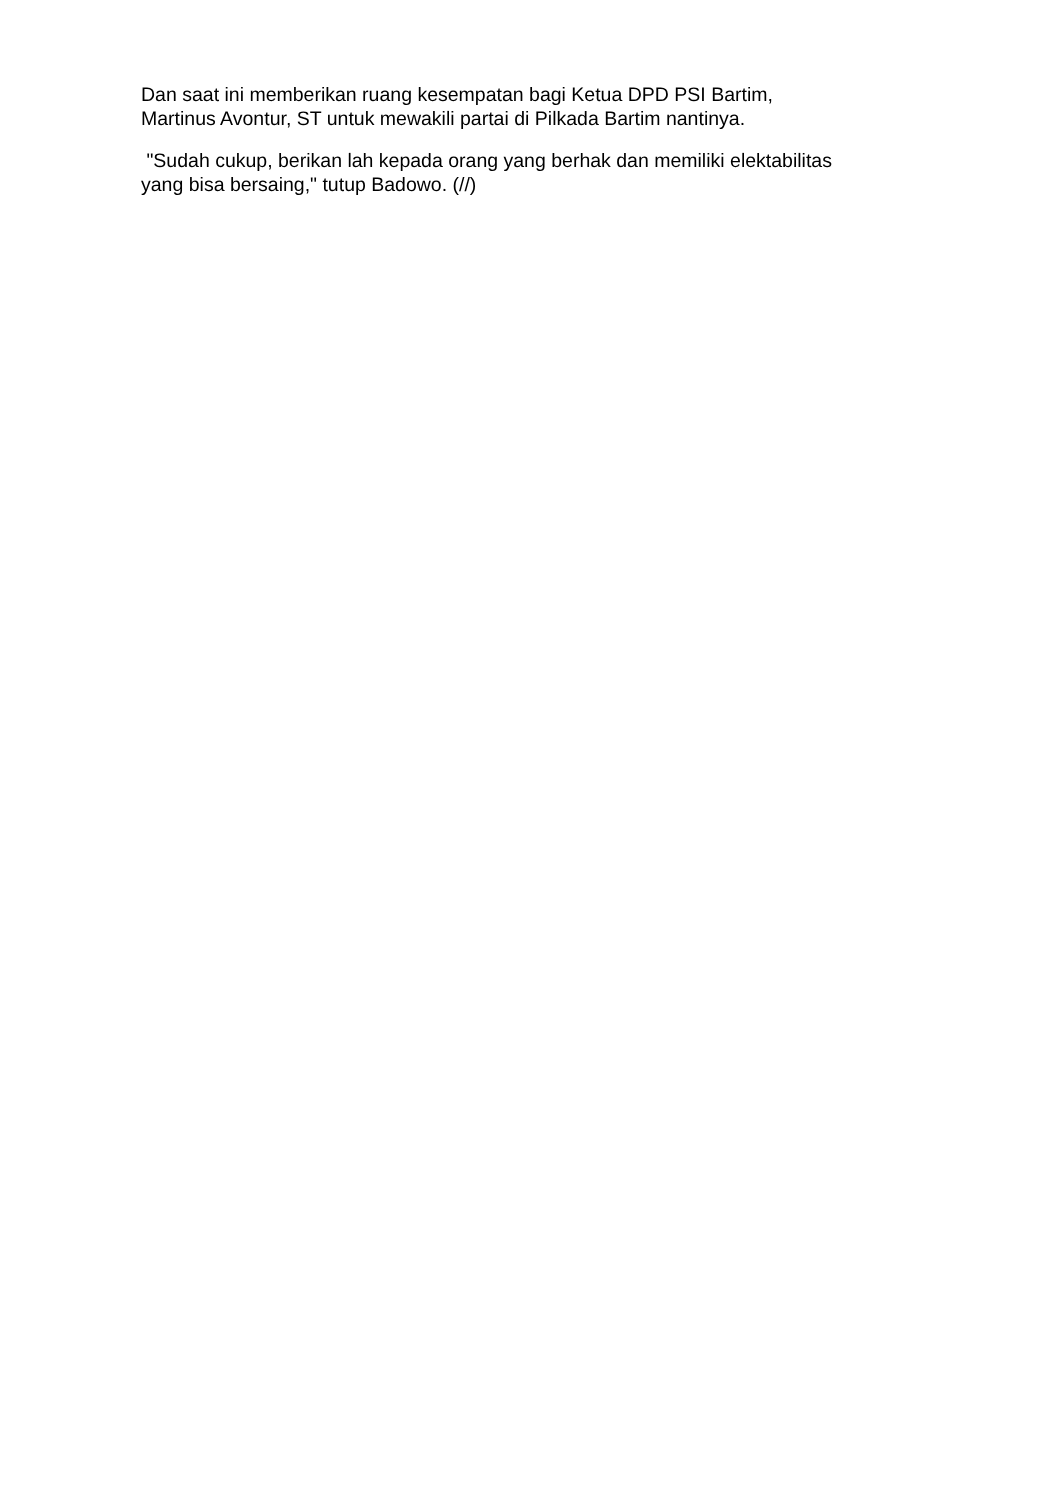Dan saat ini memberikan ruang kesempatan bagi Ketua DPD PSI Bartim,
Martinus Avontur, ST untuk mewakili partai di Pilkada Bartim nantinya.
"Sudah cukup, berikan lah kepada orang yang berhak dan memiliki elektabilitas
yang bisa bersaing," tutup Badowo. (//)